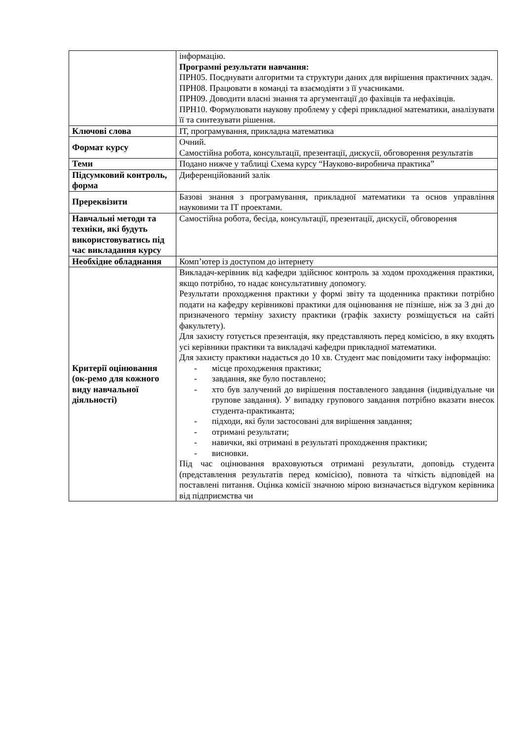| | інформацію. Програмні результати навчання: ПРН05. Поєднувати алгоритми та структури даних для вирішення практичних задач. ПРН08. Працювати в команді та взаємодіяти з її учасниками. ПРН09. Доводити власні знання та аргументації до фахівців та нефахівців. ПРН10. Формулювати наукову проблему у сфері прикладної математики, аналізувати її та синтезувати рішення. |
| Ключові слова | ІТ, програмування, прикладна математика |
| Формат курсу | Очний. Самостійна робота, консультації, презентації, дискусії, обговорення результатів |
| Теми | Подано нижче у таблиці Схема курсу “Науково-виробнича практика” |
| Підсумковий контроль, форма | Диференційований залік |
| Пререквізити | Базові знання з програмування, прикладної математики та основ управління науковими та ІТ проектами. |
| Навчальні методи та техніки, які будуть використовуватись під час викладання курсу | Самостійна робота, бесіда, консультації, презентації, дискусії, обговорення |
| Необхідне обладнання | Комп’ютер із доступом до інтернету |
| Критерії оцінювання (ок-ремо для кожного виду навчальної діяльності) | Викладач-керівник від кафедри здійснює контроль за ходом проходження практики, якщо потрібно, то надає консультативну допомогу. Результати проходження практики у формі звіту та щоденника практики потрібно подати на кафедру керівникові практики для оцінювання не пізніше, ніж за 3 дні до призначеного терміну захисту практики (графік захисту розміщується на сайті факультету). Для захисту готується презентація, яку представляють перед комісією, в яку входять усі керівники практики та викладачі кафедри прикладної математики. Для захисту практики надається до 10 хв. Студент має повідомити таку інформацію: - місце проходження практики; - завдання, яке було поставлено; - хто був залучений до вирішення поставленого завдання (індивідуальне чи групове завдання). У випадку групового завдання потрібно вказати внесок студента-практиканта; - підходи, які були застосовані для вирішення завдання; - отримані результати; - навички, які отримані в результаті проходження практики; - висновки. Під час оцінювання враховуються отримані результати, доповідь студента (представлення результатів перед комісією), повнота та чіткість відповідей на поставлені питання. Оцінка комісії значною мірою визначається відгуком керівника від підприємства чи |